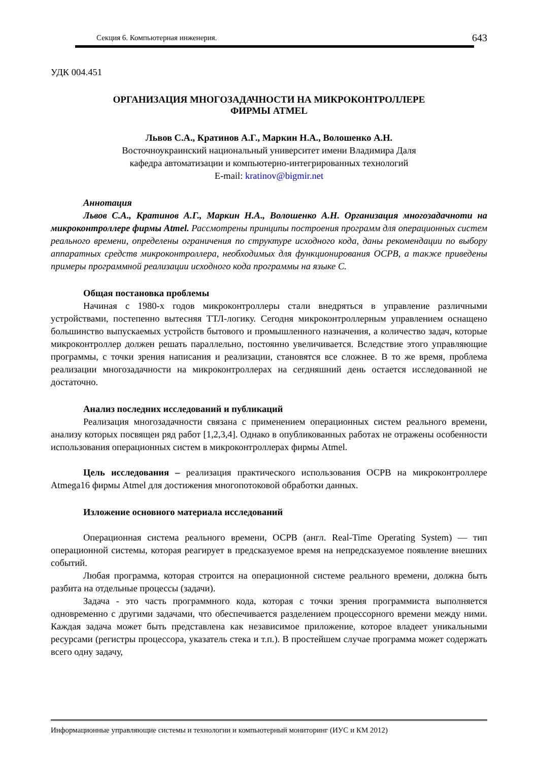Секция 6. Компьютерная инженерия.
643
УДК 004.451
ОРГАНИЗАЦИЯ МНОГОЗАДАЧНОСТИ НА МИКРОКОНТРОЛЛЕРЕ
ФИРМЫ ATMEL
Львов С.А., Кратинов А.Г., Маркин Н.А., Волошенко А.Н.
Восточноукраинский национальный университет имени Владимира Даля
кафедра автоматизации и компьютерно-интегрированных технологий
E-mail: kratinov@bigmir.net
Аннотация
Львов С.А., Кратинов А.Г., Маркин Н.А., Волошенко А.Н. Организация многозадачноти на микроконтроллере фирмы Atmel. Рассмотрены принципы построения программ для операционных систем реального времени, определены ограничения по структуре исходного кода, даны рекомендации по выбору аппаратных средств микроконтроллера, необходимых для функционирования ОСРВ, а также приведены примеры программной реализации исходного кода программы на языке С.
Общая постановка проблемы
Начиная с 1980-х годов микроконтроллеры стали внедряться в управление различными устройствами, постепенно вытесняя ТТЛ-логику. Сегодня микроконтроллерным управлением оснащено большинство выпускаемых устройств бытового и промышленного назначения, а количество задач, которые микроконтроллер должен решать параллельно, постоянно увеличивается. Вследствие этого управляющие программы, с точки зрения написания и реализации, становятся все сложнее. В то же время, проблема реализации многозадачности на микроконтроллерах на сегдняшний день остается исследованной не достаточно.
Анализ последних исследований и публикаций
Реализация многозадачности связана с применением операционных систем реального времени, анализу которых посвящен ряд работ [1,2,3,4]. Однако в опубликованных работах не отражены особенности использования операционных систем в микроконтроллерах фирмы Atmel.
Цель исследования – реализация практического использования ОСРВ на микроконтроллере Atmega16 фирмы Atmel для достижения многопотоковой обработки данных.
Изложение основного материала исследований
Операционная система реального времени, ОСРВ (англ. Real-Time Operating System) — тип операционной системы, которая реагирует в предсказуемое время на непредсказуемое появление внешних событий.
Любая программа, которая строится на операционной системе реального времени, должна быть разбита на отдельные процессы (задачи).
Задача - это часть программного кода, которая с точки зрения программиста выполняется одновременно с другими задачами, что обеспечивается разделением процессорного времени между ними. Каждая задача может быть представлена как независимое приложение, которое владеет уникальными ресурсами (регистры процессора, указатель стека и т.п.). В простейшем случае программа может содержать всего одну задачу,
Информационные управляющие системы и технологии и компьютерный мониторинг (ИУС и КМ 2012)